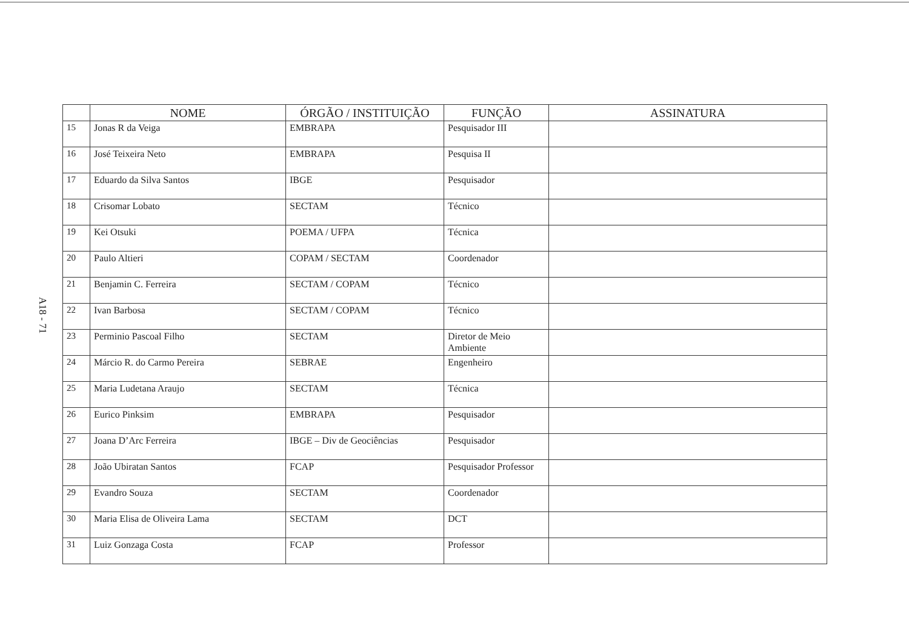A18 - 71
| | NOME | ÓRGÃO / INSTITUIÇÃO | FUNÇÃO | ASSINATURA |
| --- | --- | --- | --- | --- |
| 15 | Jonas R da Veiga | EMBRAPA | Pesquisador III | |
| 16 | José Teixeira Neto | EMBRAPA | Pesquisa II | |
| 17 | Eduardo da Silva Santos | IBGE | Pesquisador | |
| 18 | Crisomar Lobato | SECTAM | Técnico | |
| 19 | Kei Otsuki | POEMA / UFPA | Técnica | |
| 20 | Paulo Altieri | COPAM / SECTAM | Coordenador | |
| 21 | Benjamin C. Ferreira | SECTAM / COPAM | Técnico | |
| 22 | Ivan Barbosa | SECTAM / COPAM | Técnico | |
| 23 | Perminio Pascoal Filho | SECTAM | Diretor de Meio Ambiente | |
| 24 | Márcio R. do Carmo Pereira | SEBRAE | Engenheiro | |
| 25 | Maria Ludetana Araujo | SECTAM | Técnica | |
| 26 | Eurico Pinksim | EMBRAPA | Pesquisador | |
| 27 | Joana D’Arc Ferreira | IBGE – Div de Geociências | Pesquisador | |
| 28 | João Ubiratan Santos | FCAP | Pesquisador Professor | |
| 29 | Evandro Souza | SECTAM | Coordenador | |
| 30 | Maria Elisa de Oliveira Lama | SECTAM | DCT | |
| 31 | Luiz Gonzaga Costa | FCAP | Professor | |